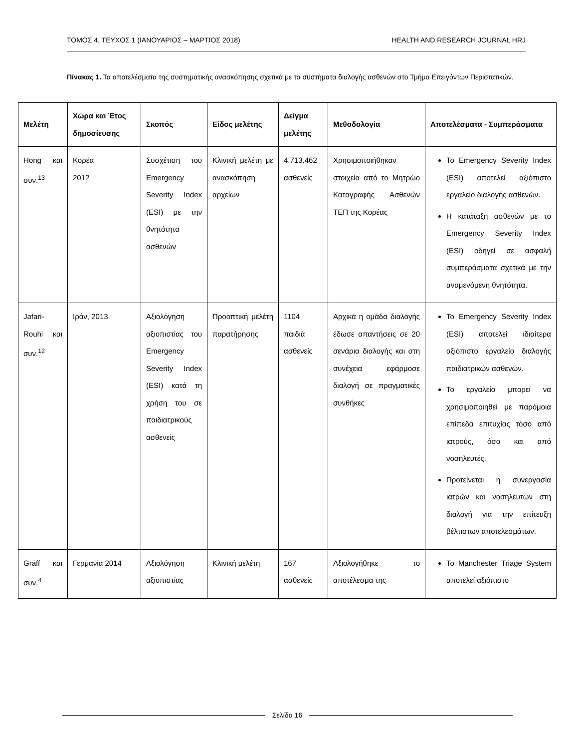ΤΟΜΟΣ 4, ΤΕΥΧΟΣ 1 (ΙΑΝΟΥΑΡΙΟΣ – ΜΑΡΤΙΟΣ 2018)
HEALTH AND RESEARCH JOURNAL HRJ
Πίνακας 1. Τα αποτελέσματα της συστηματικής ανασκόπησης σχετικά με τα συστήματα διαλογής ασθενών στο Τμήμα Επειγόντων Περιστατικών.
| Μελέτη | Χώρα και Έτος δημοσίευσης | Σκοπός | Είδος μελέτης | Δείγμα μελέτης | Μεθοδολογία | Αποτελέσματα - Συμπεράσματα |
| --- | --- | --- | --- | --- | --- | --- |
| Hong και συν.<sup>13</sup> | Κορέα 2012 | Συσχέτιση του Emergency Severity Index (ESI) με την θνητότητα ασθενών | Κλινική μελέτη με ανασκόπηση αρχείων | 4.713.462 ασθενείς | Χρησιμοποιήθηκαν στοιχεία από το Μητρώο Καταγραφής Ασθενών ΤΕΠ της Κορέας | Το Emergency Severity Index (ESI) αποτελεί αξιόπιστο εργαλείο διαλογής ασθενών. Η κατάταξη ασθενών με το Emergency Severity Index (ESI) οδηγεί σε ασφαλή συμπεράσματα σχετικά με την αναμενόμενη θνητότητα. |
| Jafari-Rouhi και συν.<sup>12</sup> | Ιράν, 2013 | Αξιολόγηση αξιοπιστίας του Emergency Severity Index (ESI) κατά τη χρήση του σε παιδιατρικούς ασθενείς | Προοπτική μελέτη παρατήρησης | 1104 παιδιά ασθενείς | Αρχικά η ομάδα διαλογής έδωσε απαντήσεις σε 20 σενάρια διαλογής και στη συνέχεια εφάρμοσε διαλογή σε πραγματικές συνθήκες | Το Emergency Severity Index (ESI) αποτελεί ιδιαίτερα αξιόπιστο εργαλείο διαλογής παιδιατρικών ασθενών. Το εργαλείο μπορεί να χρησιμοποιηθεί με παρόμοια επίπεδα επιτυχίας τόσο από ιατρούς, όσο και από νοσηλευτές. Προτείνεται η συνεργασία ιατρών και νοσηλευτών στη διαλογή για την επίτευξη βέλτιστων αποτελεσμάτων. |
| Gräff και συν.<sup>4</sup> | Γερμανία 2014 | Αξιολόγηση αξιοπιστίας | Κλινική μελέτη | 167 ασθενείς | Αξιολογήθηκε το αποτέλεσμα της | Το Manchester Triage System αποτελεί αξιόπιστο |
Σελίδα 16